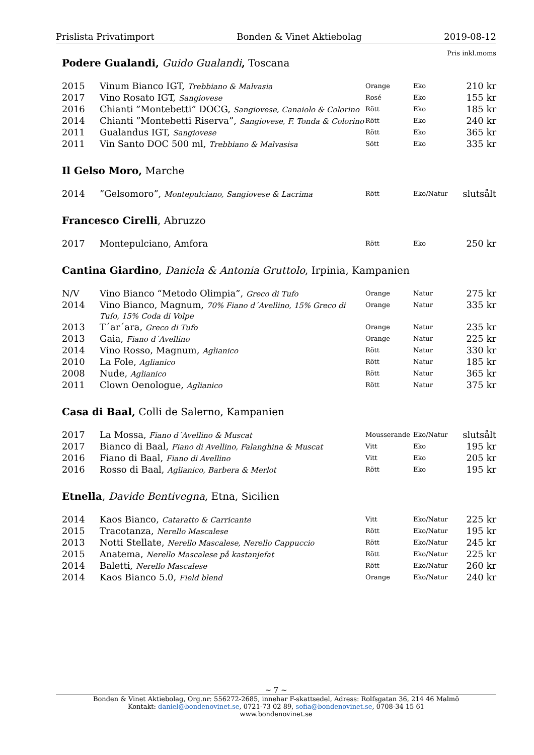Prislista Privatimport Bonden & Vinet Aktiebolag 2019-08-12
Pris inkl.moms
Podere Gualandi, Guido Gualandi, Toscana
| 2015 | Vinum Bianco IGT, Trebbiano & Malvasia | Orange | Eko | 210 kr |
| 2017 | Vino Rosato IGT, Sangiovese | Rosé | Eko | 155 kr |
| 2016 | Chianti ”Montebetti” DOCG, Sangiovese, Canaiolo & Colorino | Rött | Eko | 185 kr |
| 2014 | Chianti ”Montebetti Riserva”, Sangiovese, F. Tonda & Colorino | Rött | Eko | 240 kr |
| 2011 | Gualandus IGT, Sangiovese | Rött | Eko | 365 kr |
| 2011 | Vin Santo DOC 500 ml, Trebbiano & Malvasisa | Sött | Eko | 335 kr |
Il Gelso Moro, Marche
| 2014 | ”Gelsomoro”, Montepulciano, Sangiovese & Lacrima | Rött | Eko/Natur | slutsålt |
Francesco Cirelli, Abruzzo
| 2017 | Montepulciano, Amfora | Rött | Eko | 250 kr |
Cantina Giardino, Daniela & Antonia Gruttolo, Irpinia, Kampanien
| N/V | Vino Bianco “Metodo Olimpia”, Greco di Tufo | Orange | Natur | 275 kr |
| 2014 | Vino Bianco, Magnum, 70% Fiano d´Avellino, 15% Greco di Tufo, 15% Coda di Volpe | Orange | Natur | 335 kr |
| 2013 | T´ar´ara, Greco di Tufo | Orange | Natur | 235 kr |
| 2013 | Gaia, Fiano d´Avellino | Orange | Natur | 225 kr |
| 2014 | Vino Rosso, Magnum, Aglianico | Rött | Natur | 330 kr |
| 2010 | La Fole, Aglianico | Rött | Natur | 185 kr |
| 2008 | Nude, Aglianico | Rött | Natur | 365 kr |
| 2011 | Clown Oenologue, Aglianico | Rött | Natur | 375 kr |
Casa di Baal, Colli de Salerno, Kampanien
| 2017 | La Mossa, Fiano d´Avellino & Muscat | Mousserande | Eko/Natur | slutsålt |
| 2017 | Bianco di Baal, Fiano di Avellino, Falanghina & Muscat | Vitt | Eko | 195 kr |
| 2016 | Fiano di Baal, Fiano di Avellino | Vitt | Eko | 205 kr |
| 2016 | Rosso di Baal, Aglianico, Barbera & Merlot | Rött | Eko | 195 kr |
Etnella, Davide Bentivegna, Etna, Sicilien
| 2014 | Kaos Bianco, Cataratto & Carricante | Vitt | Eko/Natur | 225 kr |
| 2015 | Tracotanza, Nerello Mascalese | Rött | Eko/Natur | 195 kr |
| 2013 | Notti Stellate, Nerello Mascalese, Nerello Cappuccio | Rött | Eko/Natur | 245 kr |
| 2015 | Anatema, Nerello Mascalese på kastanjefat | Rött | Eko/Natur | 225 kr |
| 2014 | Baletti, Nerello Mascalese | Rött | Eko/Natur | 260 kr |
| 2014 | Kaos Bianco 5.0, Field blend | Orange | Eko/Natur | 240 kr |
~ 7 ~
Bonden & Vinet Aktiebolag, Org.nr: 556272-2685, innehar F-skattsedel, Adress: Rolfsgatan 36, 214 46 Malmö
Kontakt: daniel@bondenovinet.se, 0721-73 02 89, sofia@bondenovinet.se, 0708-34 15 61
www.bondenovinet.se